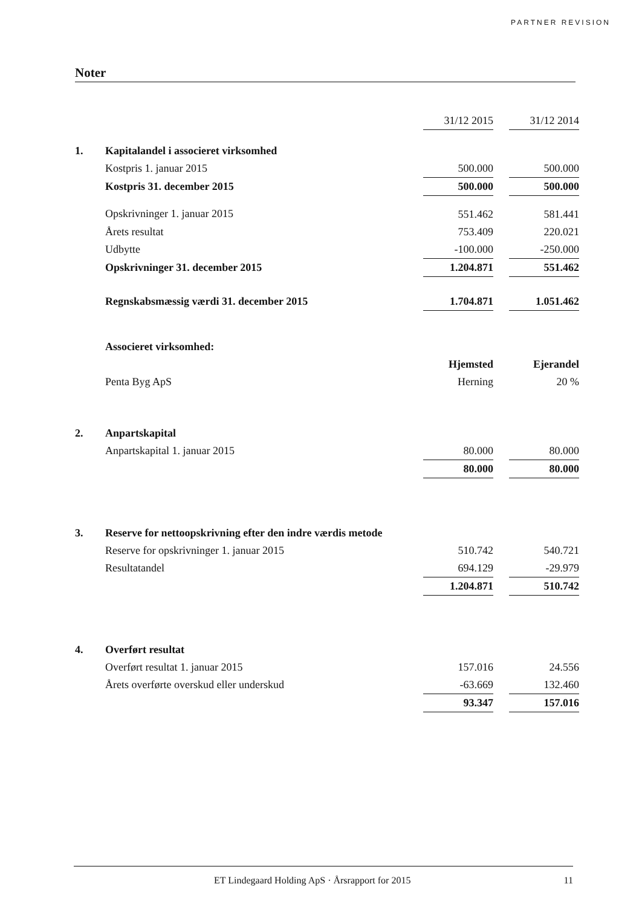PARTNER REVISION
Noter
| | | 31/12 2015 | | 31/12 2014 |
| 1. | Kapitalandel i associeret virksomhed | | | |
| | Kostpris 1. januar 2015 | 500.000 | | 500.000 |
| | Kostpris 31. december 2015 | 500.000 | | 500.000 |
| | Opskrivninger 1. januar 2015 | 551.462 | | 581.441 |
| | Årets resultat | 753.409 | | 220.021 |
| | Udbytte | -100.000 | | -250.000 |
| | Opskrivninger 31. december 2015 | 1.204.871 | | 551.462 |
| | Regnskabsmæssig værdi 31. december 2015 | 1.704.871 | | 1.051.462 |
| | Associeret virksomhed: | | | |
| | | Hjemsted | | Ejerandel |
| | Penta Byg ApS | Herning | | 20 % |
| 2. | Anpartskapital | | | |
| | Anpartskapital 1. januar 2015 | 80.000 | | 80.000 |
| | | 80.000 | | 80.000 |
| 3. | Reserve for nettoopskrivning efter den indre værdis metode | | | |
| | Reserve for opskrivninger 1. januar 2015 | 510.742 | | 540.721 |
| | Resultatandel | 694.129 | | -29.979 |
| | | 1.204.871 | | 510.742 |
| 4. | Overført resultat | | | |
| | Overført resultat 1. januar 2015 | 157.016 | | 24.556 |
| | Årets overførte overskud eller underskud | -63.669 | | 132.460 |
| | | 93.347 | | 157.016 |
ET Lindegaard Holding ApS · Årsrapport for 2015 11